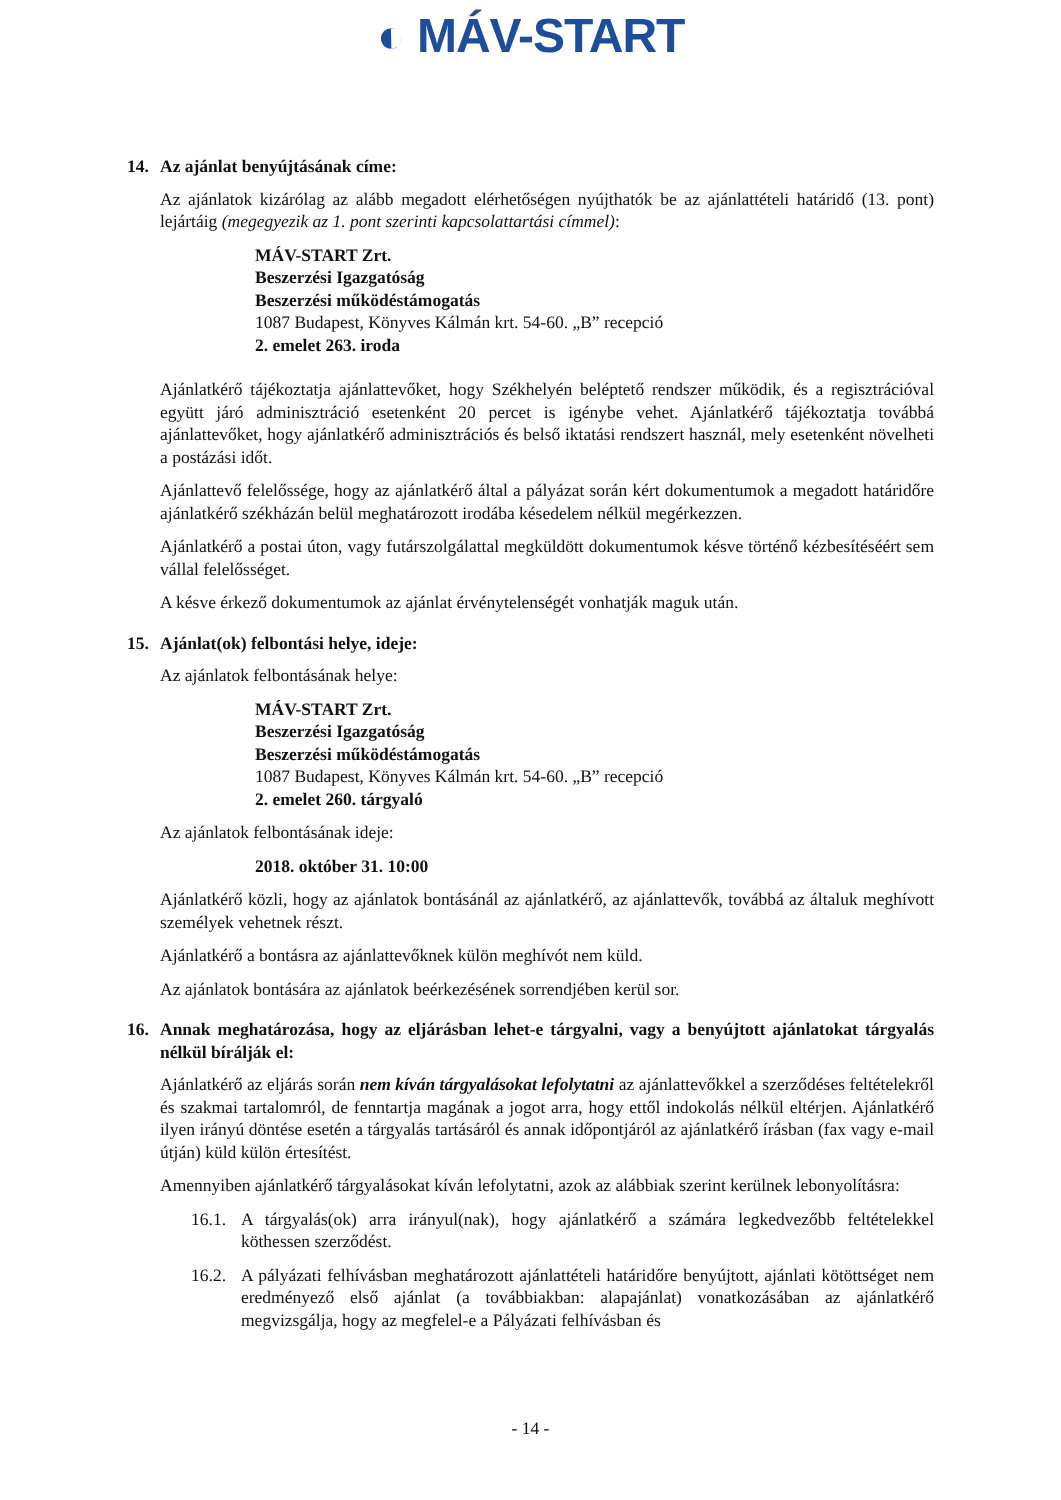◐ MÁV-START
14. Az ajánlat benyújtásának címe:
Az ajánlatok kizárólag az alább megadott elérhetőségen nyújthatók be az ajánlattételi határidő (13. pont) lejártáig (megegyezik az 1. pont szerinti kapcsolattartási címmel):
MÁV-START Zrt.
Beszerzési Igazgatóság
Beszerzési működéstámogatás
1087 Budapest, Könyves Kálmán krt. 54-60. „B” recepció
2. emelet 263. iroda
Ajánlatkérő tájékoztatja ajánlattevőket, hogy Székhelyén beléptető rendszer működik, és a regisztrációval együtt járó adminisztráció esetenként 20 percet is igénybe vehet. Ajánlatkérő tájékoztatja továbbá ajánlattevőket, hogy ajánlatkérő adminisztrációs és belső iktatási rendszert használ, mely esetenként növelheti a postázási időt.
Ajánlattevő felelőssége, hogy az ajánlatkérő által a pályázat során kért dokumentumok a megadott határidőre ajánlatkérő székházán belül meghatározott irodába késedelem nélkül megérkezzen.
Ajánlatkérő a postai úton, vagy futárszolgálattal megküldött dokumentumok késve történő kézbesítéséért sem vállal felelősséget.
A késve érkező dokumentumok az ajánlat érvénytelenségét vonhatják maguk után.
15. Ajánlat(ok) felbontási helye, ideje:
Az ajánlatok felbontásának helye:
MÁV-START Zrt.
Beszerzési Igazgatóság
Beszerzési működéstámogatás
1087 Budapest, Könyves Kálmán krt. 54-60. „B” recepció
2. emelet 260. tárgyaló
Az ajánlatok felbontásának ideje:
2018. október 31. 10:00
Ajánlatkérő közli, hogy az ajánlatok bontásánál az ajánlatkérő, az ajánlattevők, továbbá az általuk meghívott személyek vehetnek részt.
Ajánlatkérő a bontásra az ajánlattevőknek külön meghívót nem küld.
Az ajánlatok bontására az ajánlatok beérkezésének sorrendjében kerül sor.
16. Annak meghatározása, hogy az eljárásban lehet-e tárgyalni, vagy a benyújtott ajánlatokat tárgyalás nélkül bírálják el:
Ajánlatkérő az eljárás során nem kíván tárgyalásokat lefolytatni az ajánlattevőkkel a szerződéses feltételekről és szakmai tartalomról, de fenntartja magának a jogot arra, hogy ettől indokolás nélkül eltérjen. Ajánlatkérő ilyen irányú döntése esetén a tárgyalás tartásáról és annak időpontjáról az ajánlatkérő írásban (fax vagy e-mail útján) küld külön értesítést.
Amennyiben ajánlatkérő tárgyalásokat kíván lefolytatni, azok az alábbiak szerint kerülnek lebonyolításra:
16.1. A tárgyalás(ok) arra irányul(nak), hogy ajánlatkérő a számára legkedvezőbb feltételekkel köthessen szerződést.
16.2. A pályázati felhívásban meghatározott ajánlattételi határidőre benyújtott, ajánlati kötöttséget nem eredményező első ajánlat (a továbbiakban: alapajánlat) vonatkozásában az ajánlatkérő megvizsgálja, hogy az megfelel-e a Pályázati felhívásban és
- 14 -